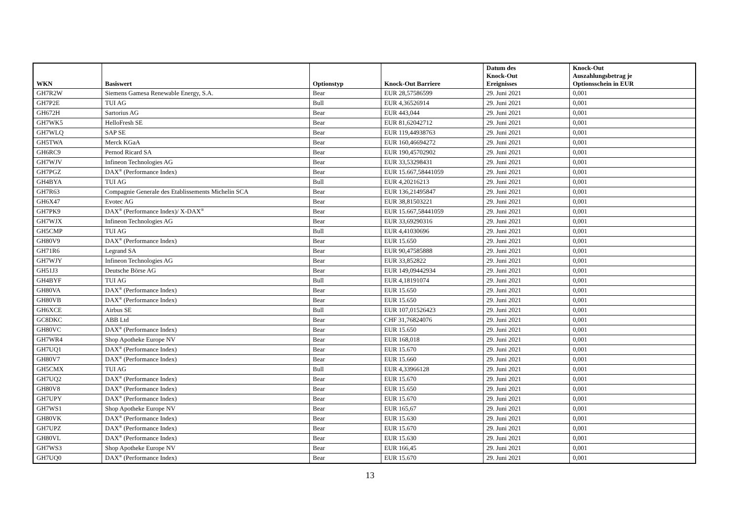| WKN | Basiswert | Optionstyp | Knock-Out Barriere | Datum des Knock-Out Ereignisses | Knock-Out Auszahlungsbetrag je Optionsschein in EUR |
| --- | --- | --- | --- | --- | --- |
| GH7R2W | Siemens Gamesa Renewable Energy, S.A. | Bear | EUR 28,57586599 | 29. Juni 2021 | 0,001 |
| GH7P2E | TUI AG | Bull | EUR 4,36526914 | 29. Juni 2021 | 0,001 |
| GH672H | Sartorius AG | Bear | EUR 443,044 | 29. Juni 2021 | 0,001 |
| GH7WK5 | HelloFresh SE | Bear | EUR 81,62042712 | 29. Juni 2021 | 0,001 |
| GH7WLQ | SAP SE | Bear | EUR 119,44938763 | 29. Juni 2021 | 0,001 |
| GH5TWA | Merck KGaA | Bear | EUR 160,46694272 | 29. Juni 2021 | 0,001 |
| GH6RC9 | Pernod Ricard SA | Bear | EUR 190,45702902 | 29. Juni 2021 | 0,001 |
| GH7WJV | Infineon Technologies AG | Bear | EUR 33,53298431 | 29. Juni 2021 | 0,001 |
| GH7PGZ | DAX<sup>®</sup> (Performance Index) | Bear | EUR 15.667,58441059 | 29. Juni 2021 | 0,001 |
| GH4BYA | TUI AG | Bull | EUR 4,20216213 | 29. Juni 2021 | 0,001 |
| GH7R63 | Compagnie Generale des Etablissements Michelin SCA | Bear | EUR 136,21495847 | 29. Juni 2021 | 0,001 |
| GH6X47 | Evotec AG | Bear | EUR 38,81503221 | 29. Juni 2021 | 0,001 |
| GH7PK9 | DAX<sup>®</sup> (Performance Index)/ X-DAX<sup>®</sup> | Bear | EUR 15.667,58441059 | 29. Juni 2021 | 0,001 |
| GH7WJX | Infineon Technologies AG | Bear | EUR 33,69290316 | 29. Juni 2021 | 0,001 |
| GH5CMP | TUI AG | Bull | EUR 4,41030696 | 29. Juni 2021 | 0,001 |
| GH80V9 | DAX<sup>®</sup> (Performance Index) | Bear | EUR 15.650 | 29. Juni 2021 | 0,001 |
| GH71R6 | Legrand SA | Bear | EUR 90,47585888 | 29. Juni 2021 | 0,001 |
| GH7WJY | Infineon Technologies AG | Bear | EUR 33,852822 | 29. Juni 2021 | 0,001 |
| GH51J3 | Deutsche Börse AG | Bear | EUR 149,09442934 | 29. Juni 2021 | 0,001 |
| GH4BYF | TUI AG | Bull | EUR 4,18191074 | 29. Juni 2021 | 0,001 |
| GH80VA | DAX<sup>®</sup> (Performance Index) | Bear | EUR 15.650 | 29. Juni 2021 | 0,001 |
| GH80VB | DAX<sup>®</sup> (Performance Index) | Bear | EUR 15.650 | 29. Juni 2021 | 0,001 |
| GH6XCE | Airbus SE | Bull | EUR 107,01526423 | 29. Juni 2021 | 0,001 |
| GC8DKC | ABB Ltd | Bear | CHF 31,76824076 | 29. Juni 2021 | 0,001 |
| GH80VC | DAX<sup>®</sup> (Performance Index) | Bear | EUR 15.650 | 29. Juni 2021 | 0,001 |
| GH7WR4 | Shop Apotheke Europe NV | Bear | EUR 168,018 | 29. Juni 2021 | 0,001 |
| GH7UQ1 | DAX<sup>®</sup> (Performance Index) | Bear | EUR 15.670 | 29. Juni 2021 | 0,001 |
| GH80V7 | DAX<sup>®</sup> (Performance Index) | Bear | EUR 15.660 | 29. Juni 2021 | 0,001 |
| GH5CMX | TUI AG | Bull | EUR 4,33966128 | 29. Juni 2021 | 0,001 |
| GH7UQ2 | DAX<sup>®</sup> (Performance Index) | Bear | EUR 15.670 | 29. Juni 2021 | 0,001 |
| GH80V8 | DAX<sup>®</sup> (Performance Index) | Bear | EUR 15.650 | 29. Juni 2021 | 0,001 |
| GH7UPY | DAX<sup>®</sup> (Performance Index) | Bear | EUR 15.670 | 29. Juni 2021 | 0,001 |
| GH7WS1 | Shop Apotheke Europe NV | Bear | EUR 165,67 | 29. Juni 2021 | 0,001 |
| GH80VK | DAX<sup>®</sup> (Performance Index) | Bear | EUR 15.630 | 29. Juni 2021 | 0,001 |
| GH7UPZ | DAX<sup>®</sup> (Performance Index) | Bear | EUR 15.670 | 29. Juni 2021 | 0,001 |
| GH80VL | DAX<sup>®</sup> (Performance Index) | Bear | EUR 15.630 | 29. Juni 2021 | 0,001 |
| GH7WS3 | Shop Apotheke Europe NV | Bear | EUR 166,45 | 29. Juni 2021 | 0,001 |
| GH7UQ0 | DAX<sup>®</sup> (Performance Index) | Bear | EUR 15.670 | 29. Juni 2021 | 0,001 |
13